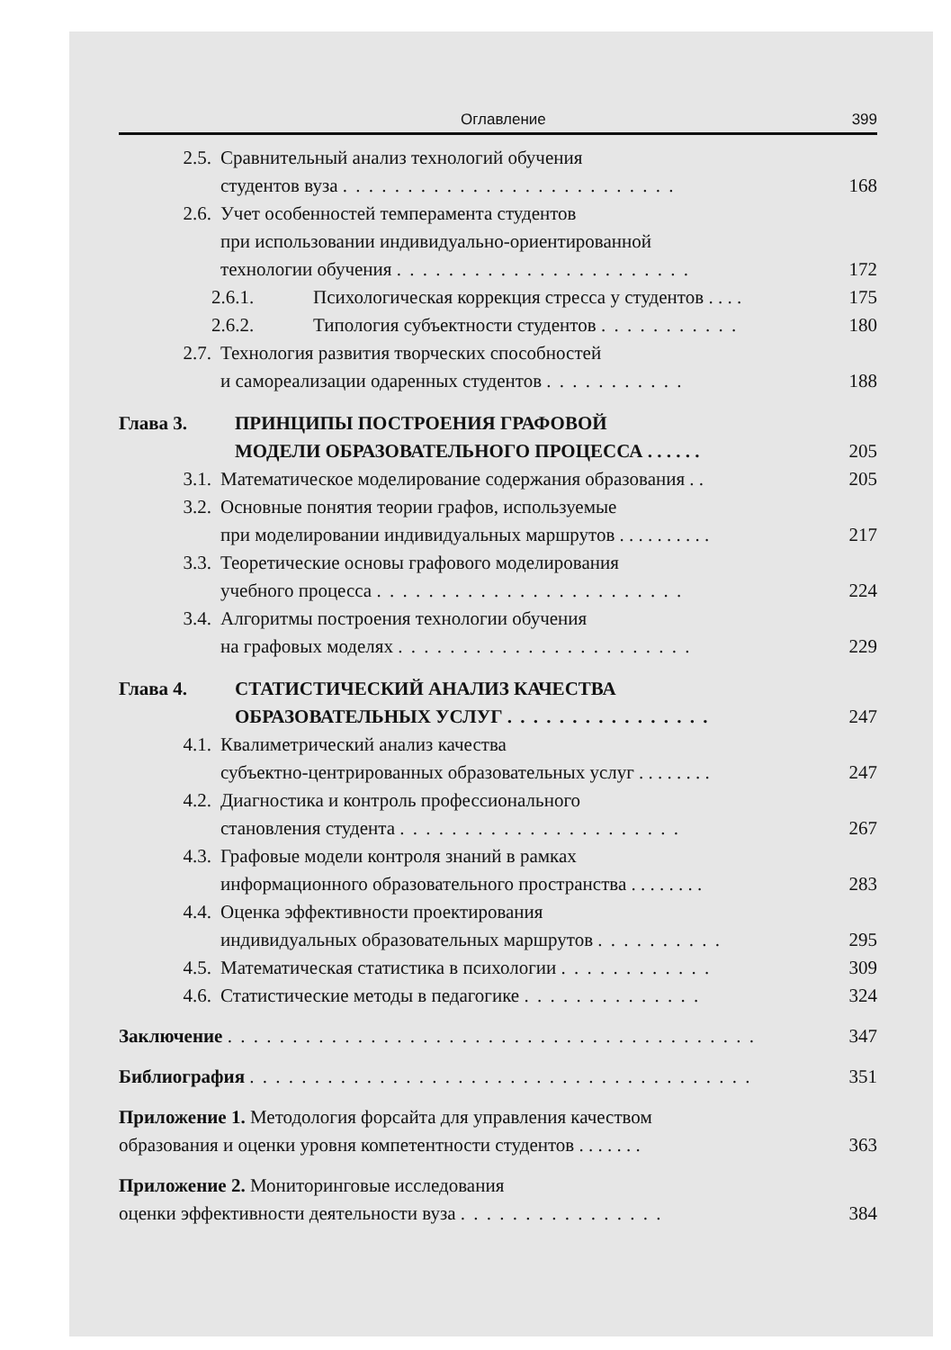Оглавление 399
2.5. Сравнительный анализ технологий обучения
студентов вуза . . . . . . . . . . . . . . . . . . . . . . . . . .
168
2.6. Учет особенностей темперамента студентов
при использовании индивидуально-ориентированной
технологии обучения . . . . . . . . . . . . . . . . . . . . . . .
172
2.6.1. Психологическая коррекция стресса у студентов . . . . 175
2.6.2. Типология субъектности студентов . . . . . . . . . . . 180
2.7. Технология развития творческих способностей
и самореализации одаренных студентов . . . . . . . . . . .
188
Глава 3. ПРИНЦИПЫ ПОСТРОЕНИЯ ГРАФОВОЙ
МОДЕЛИ ОБРАЗОВАТЕЛЬНОГО ПРОЦЕССА . . . . . .
205
3.1. Математическое моделирование содержания образования . . 205
3.2. Основные понятия теории графов, используемые
при моделировании индивидуальных маршрутов . . . . . . . . . .
217
3.3. Теоретические основы графового моделирования
учебного процесса . . . . . . . . . . . . . . . . . . . . . . . .
224
3.4. Алгоритмы построения технологии обучения
на графовых моделях . . . . . . . . . . . . . . . . . . . . . . .
229
Глава 4. СТАТИСТИЧЕСКИЙ АНАЛИЗ КАЧЕСТВА
ОБРАЗОВАТЕЛЬНЫХ УСЛУГ . . . . . . . . . . . . . . . .
247
4.1. Квалиметрический анализ качества
субъектно-центрированных образовательных услуг . . . . . . . .
247
4.2. Диагностика и контроль профессионального
становления студента . . . . . . . . . . . . . . . . . . . . . .
267
4.3. Графовые модели контроля знаний в рамках
информационного образовательного пространства . . . . . . . .
283
4.4. Оценка эффективности проектирования
индивидуальных образовательных маршрутов . . . . . . . . . .
295
4.5. Математическая статистика в психологии . . . . . . . . . . . . 309
4.6. Статистические методы в педагогике . . . . . . . . . . . . . . 324
Заключение . . . . . . . . . . . . . . . . . . . . . . . . . . . . . . . . . . . . . . . . . 347
Библиография . . . . . . . . . . . . . . . . . . . . . . . . . . . . . . . . . . . . . . . 351
Приложение 1. Методология форсайта для управления качеством
образования и оценки уровня компетентности студентов . . . . . . .
363
Приложение 2. Мониторинговые исследования
оценки эффективности деятельности вуза . . . . . . . . . . . . . . . .
384